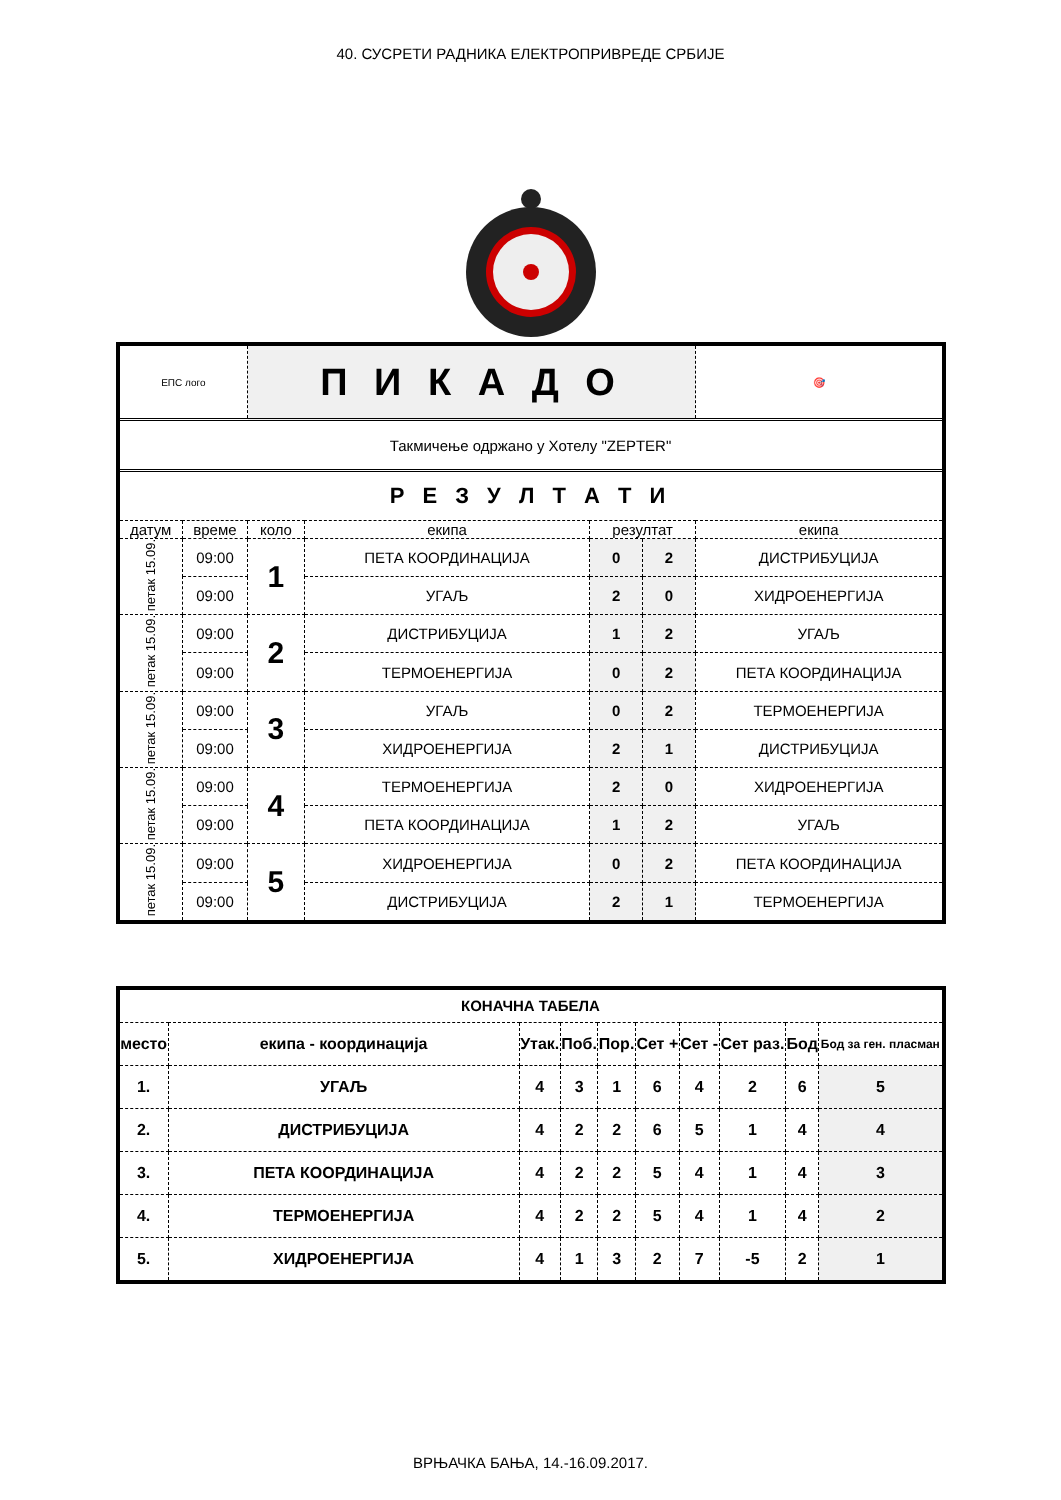40. СУСРЕТИ РАДНИКА ЕЛЕКТРОПРИВРЕДЕ СРБИЈЕ
| ЕПС лого | | П И К А Д О | | | | | 🎯 |
| Такмичење одржано у Хотелу "ZEPTER" | | | | | | | |
| Р Е З У Л Т А Т И | | | | | | | |
| датум | време | коло | екипа | резултат | | екипа | |
| петак 15.09. | 09:00 | 1 | ПЕТА КООРДИНАЦИЈА | 0 | 2 | ДИСТРИБУЦИЈА | |
| | 09:00 | | УГАЉ | 2 | 0 | ХИДРОЕНЕРГИЈА | |
| петак 15.09. | 09:00 | 2 | ДИСТРИБУЦИЈА | 1 | 2 | УГАЉ | |
| | 09:00 | | ТЕРМОЕНЕРГИЈА | 0 | 2 | ПЕТА КООРДИНАЦИЈА | |
| петак 15.09. | 09:00 | 3 | УГАЉ | 0 | 2 | ТЕРМОЕНЕРГИЈА | |
| | 09:00 | | ХИДРОЕНЕРГИЈА | 2 | 1 | ДИСТРИБУЦИЈА | |
| петак 15.09. | 09:00 | 4 | ТЕРМОЕНЕРГИЈА | 2 | 0 | ХИДРОЕНЕРГИЈА | |
| | 09:00 | | ПЕТА КООРДИНАЦИЈА | 1 | 2 | УГАЉ | |
| петак 15.09. | 09:00 | 5 | ХИДРОЕНЕРГИЈА | 0 | 2 | ПЕТА КООРДИНАЦИЈА | |
| | 09:00 | | ДИСТРИБУЦИЈА | 2 | 1 | ТЕРМОЕНЕРГИЈА | |
| КОНАЧНА ТАБЕЛА | | | | | | | | | |
| --- | --- | --- | --- | --- | --- | --- | --- | --- | --- |
| место | екипа - координација | Утак. | Поб. | Пор. | Сет + | Сет - | Сет раз. | Бод | Бод за ген. пласман |
| 1. | УГАЉ | 4 | 3 | 1 | 6 | 4 | 2 | 6 | 5 |
| 2. | ДИСТРИБУЦИЈА | 4 | 2 | 2 | 6 | 5 | 1 | 4 | 4 |
| 3. | ПЕТА КООРДИНАЦИЈА | 4 | 2 | 2 | 5 | 4 | 1 | 4 | 3 |
| 4. | ТЕРМОЕНЕРГИЈА | 4 | 2 | 2 | 5 | 4 | 1 | 4 | 2 |
| 5. | ХИДРОЕНЕРГИЈА | 4 | 1 | 3 | 2 | 7 | -5 | 2 | 1 |
ВРЊАЧКА БАЊА, 14.-16.09.2017.